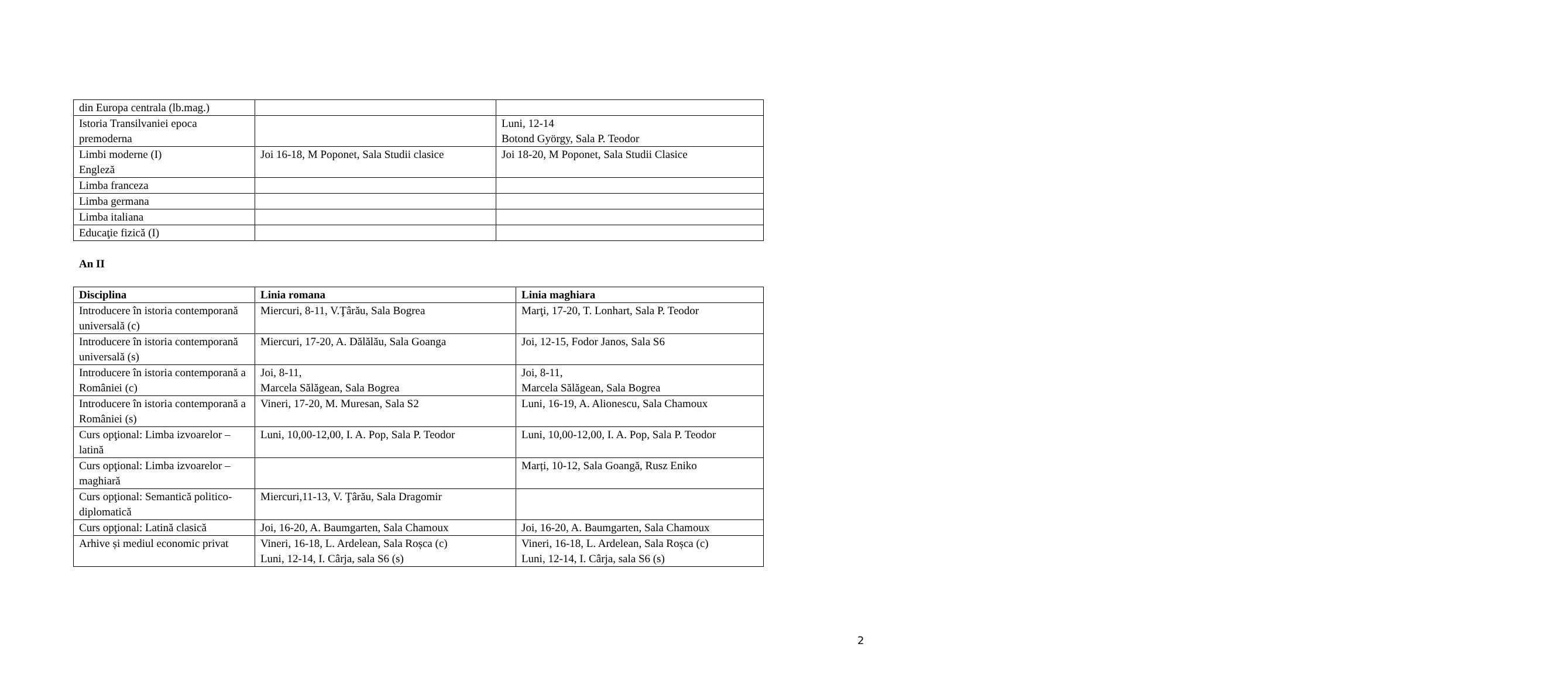| din Europa centrala (lb.mag.) | | |
| Istoria Transilvaniei epoca premoderna | | Luni, 12-14 Botond György, Sala P. Teodor |
| Limbi moderne (I) Engleză | Joi 16-18, M Poponet, Sala Studii clasice | Joi 18-20, M Poponet, Sala Studii Clasice |
| Limba franceza | | |
| Limba germana | | |
| Limba italiana | | |
| Educaţie fizică (I) | | |
An II
| Disciplina | Linia romana | Linia maghiara |
| --- | --- | --- |
| Introducere în istoria contemporană universală (c) | Miercuri, 8-11, V.Ţârău, Sala Bogrea | Marţi, 17-20, T. Lonhart, Sala P. Teodor |
| Introducere în istoria contemporană universală (s) | Miercuri, 17-20, A. Dălălău, Sala Goanga | Joi, 12-15, Fodor Janos, Sala S6 |
| Introducere în istoria contemporană a României (c) | Joi, 8-11, Marcela Sălăgean, Sala Bogrea | Joi, 8-11, Marcela Sălăgean, Sala Bogrea |
| Introducere în istoria contemporană a României (s) | Vineri, 17-20, M. Muresan, Sala S2 | Luni, 16-19, A. Alionescu, Sala Chamoux |
| Curs opţional: Limba izvoarelor – latină | Luni, 10,00-12,00, I. A. Pop, Sala P. Teodor | Luni, 10,00-12,00, I. A. Pop, Sala P. Teodor |
| Curs opţional: Limba izvoarelor – maghiară | | Marți, 10-12, Sala Goangă, Rusz Eniko |
| Curs opţional: Semantică politico-diplomatică | Miercuri,11-13, V. Ţârău, Sala Dragomir | |
| Curs opţional: Latină clasică | Joi, 16-20, A. Baumgarten, Sala Chamoux | Joi, 16-20, A. Baumgarten, Sala Chamoux |
| Arhive și mediul economic privat | Vineri, 16-18, L. Ardelean, Sala Roșca (c) Luni, 12-14, I. Cârja, sala S6 (s) | Vineri, 16-18, L. Ardelean, Sala Roșca (c) Luni, 12-14, I. Cârja, sala S6 (s) |
2